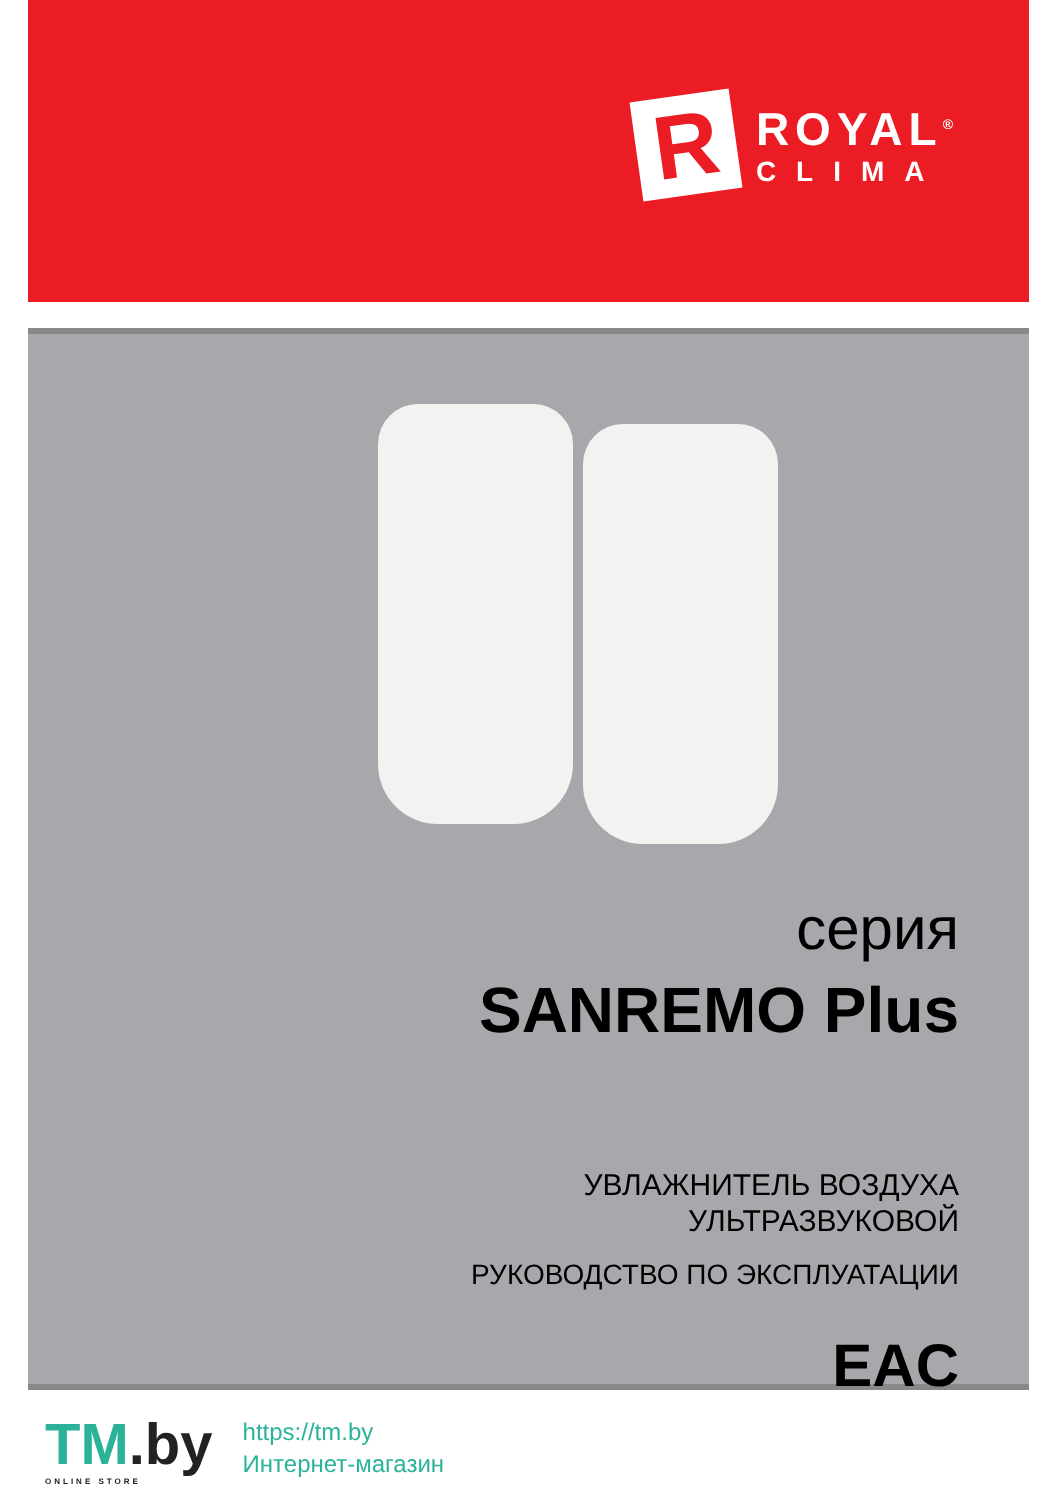R
ROYAL<sup>®</sup>
CLIMA
серия
SANREMO Plus
УВЛАЖНИТЕЛЬ ВОЗДУХА
УЛЬТРАЗВУКОВОЙ
РУКОВОДСТВО ПО ЭКСПЛУАТАЦИИ
EAC
TM.by
ONLINE STORE
https://tm.by
Интернет-магазин